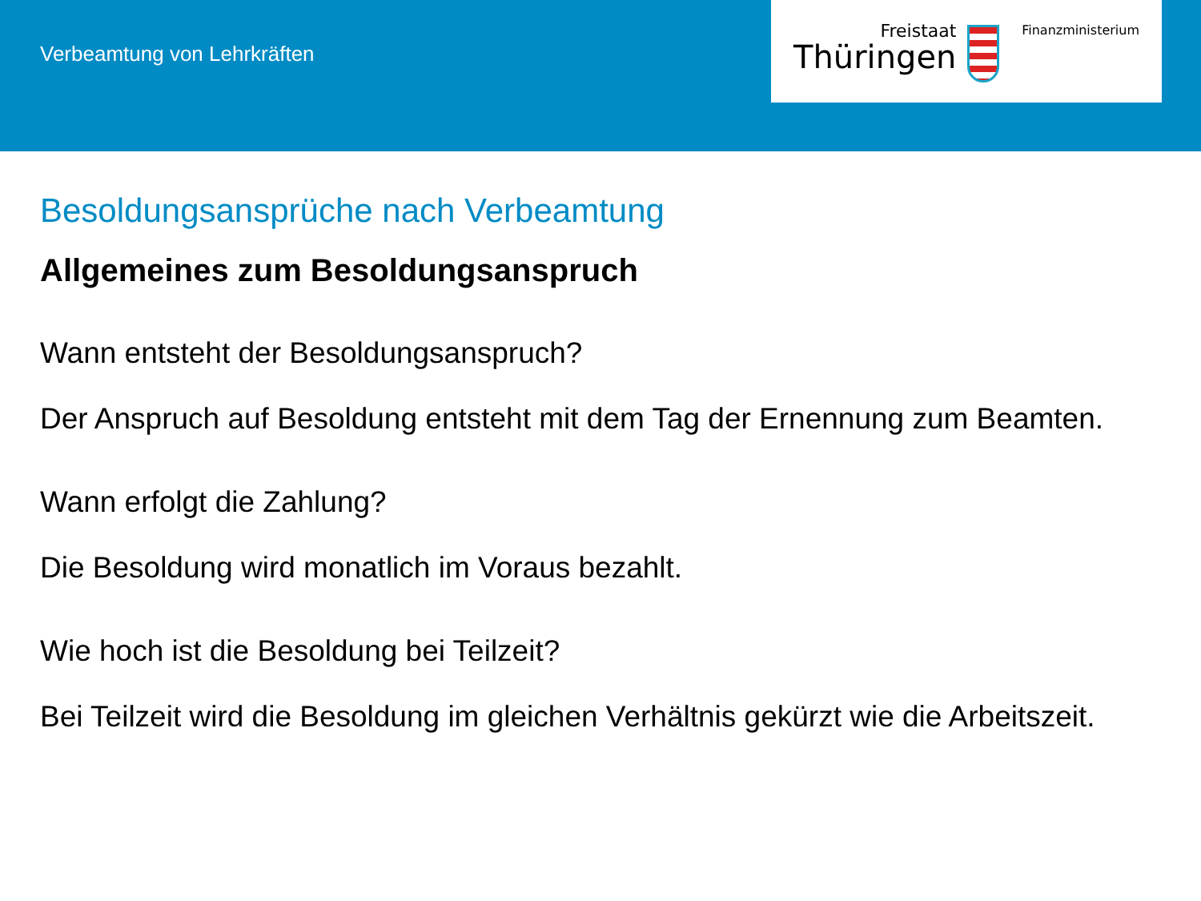Verbeamtung von Lehrkräften
Freistaat
Thüringen
Finanzministerium
Besoldungsansprüche nach Verbeamtung
Allgemeines zum Besoldungsanspruch
Wann entsteht der Besoldungsanspruch?
Der Anspruch auf Besoldung entsteht mit dem Tag der Ernennung zum Beamten.
Wann erfolgt die Zahlung?
Die Besoldung wird monatlich im Voraus bezahlt.
Wie hoch ist die Besoldung bei Teilzeit?
Bei Teilzeit wird die Besoldung im gleichen Verhältnis gekürzt wie die Arbeitszeit.